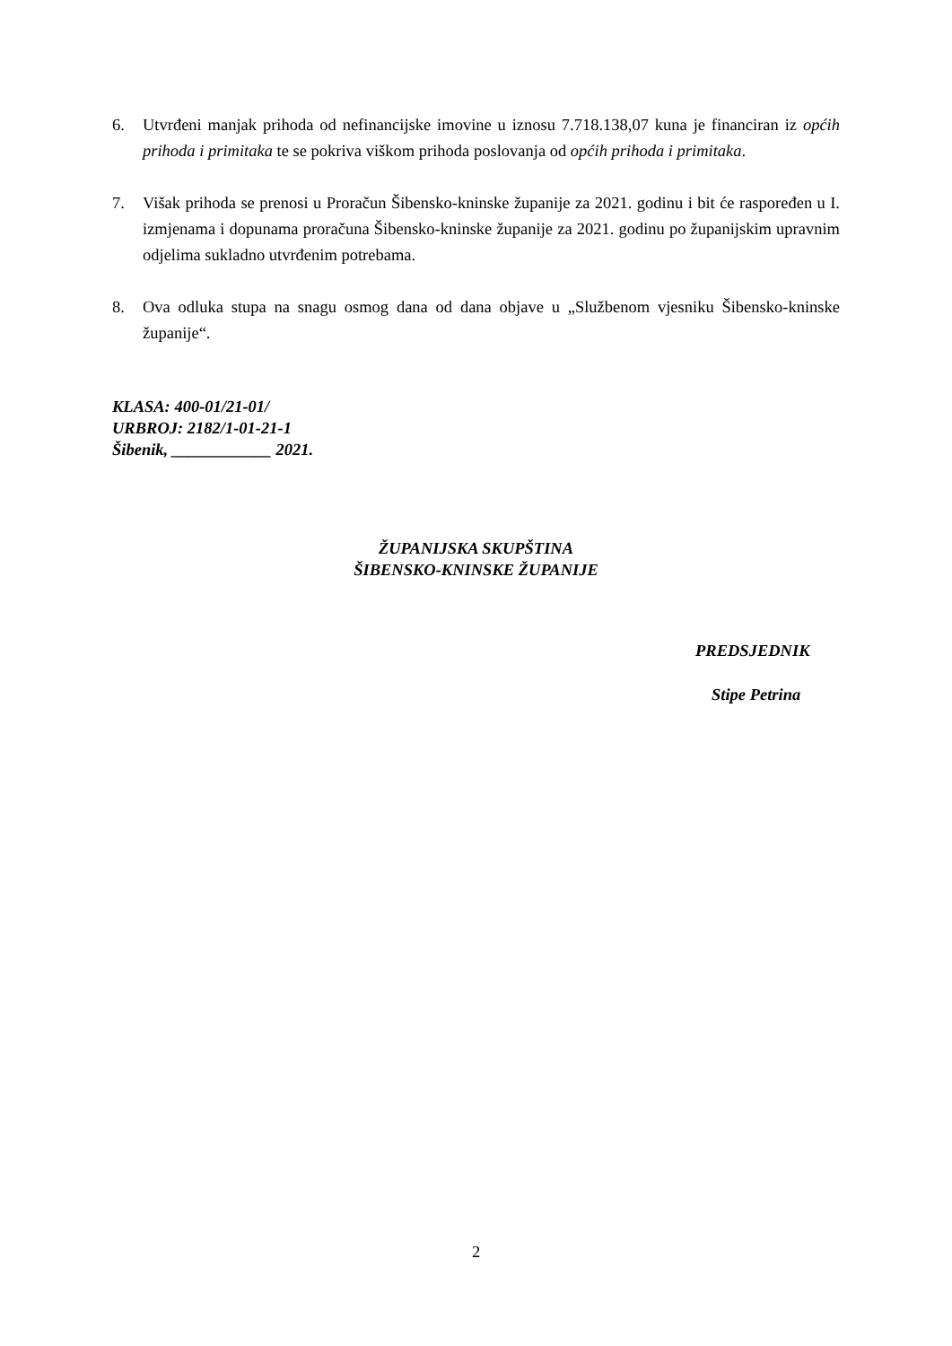6. Utvrđeni manjak prihoda od nefinancijske imovine u iznosu 7.718.138,07 kuna je financiran iz općih prihoda i primitaka te se pokriva viškom prihoda poslovanja od općih prihoda i primitaka.
7. Višak prihoda se prenosi u Proračun Šibensko-kninske županije za 2021. godinu i bit će raspoređen u I. izmjenama i dopunama proračuna Šibensko-kninske županije za 2021. godinu po županijskim upravnim odjelima sukladno utvrđenim potrebama.
8. Ova odluka stupa na snagu osmog dana od dana objave u „Službenom vjesniku Šibensko-kninske županije“.
KLASA: 400-01/21-01/
URBROJ: 2182/1-01-21-1
Šibenik, ____________ 2021.
ŽUPANIJSKA SKUPŠTINA
ŠIBENSKO-KNINSKE ŽUPANIJE
PREDSJEDNIK
Stipe Petrina
2